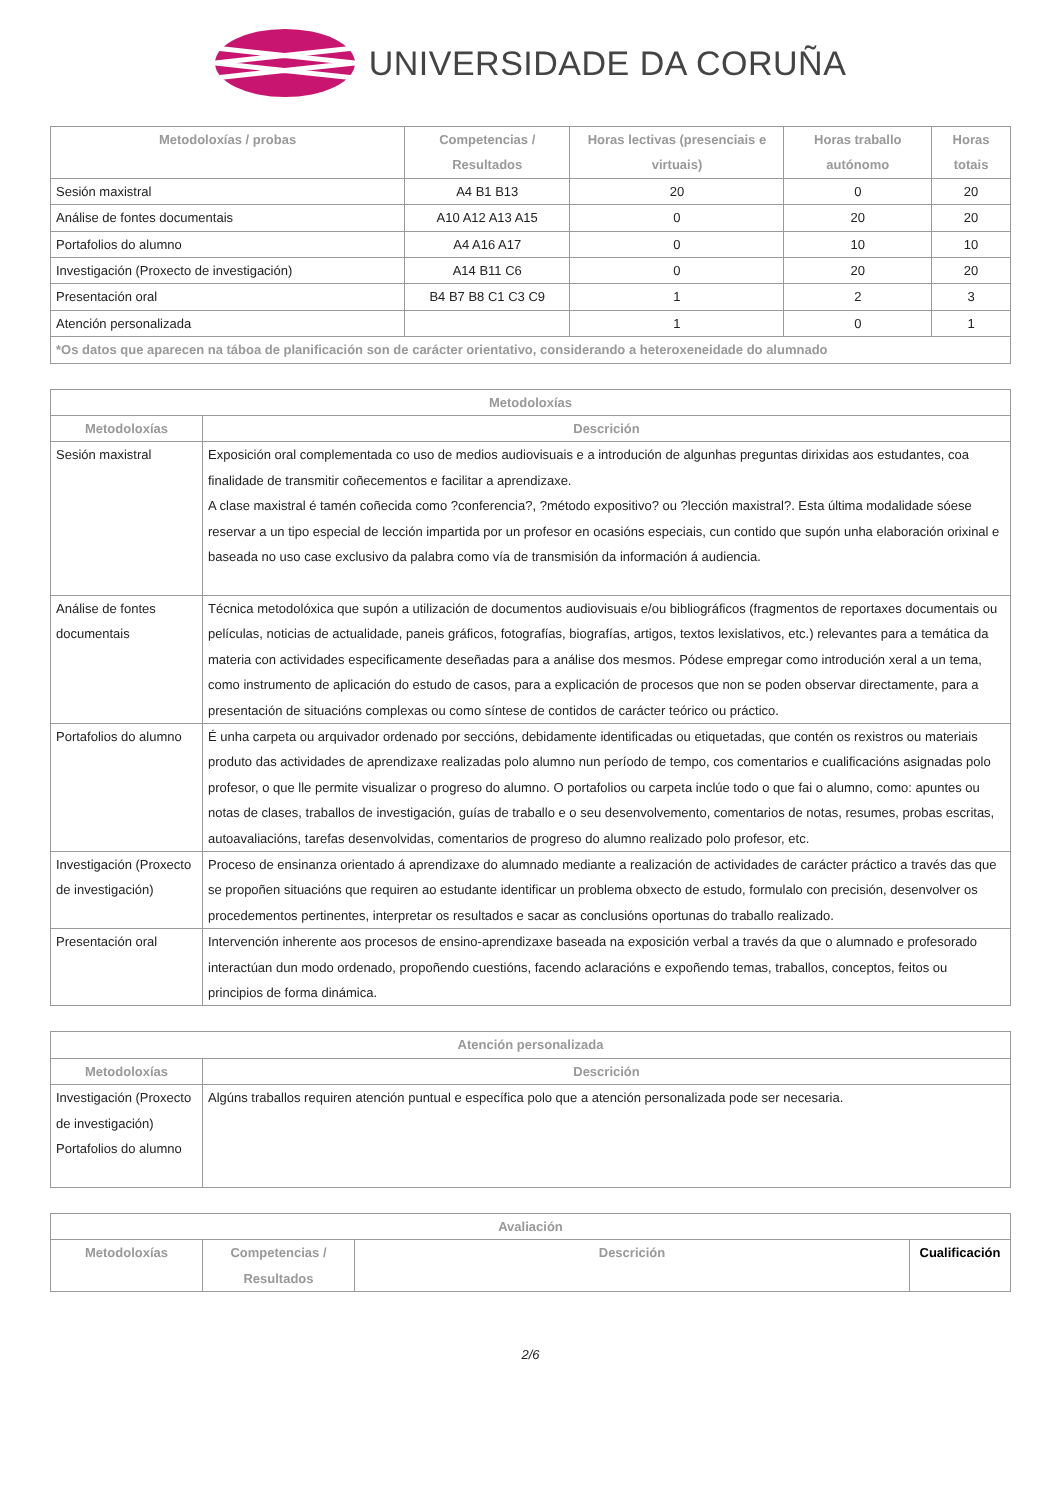UNIVERSIDADE DA CORUÑA
| Metodoloxías / probas | Competencias / Resultados | Horas lectivas (presenciais e virtuais) | Horas traballo autónomo | Horas totais |
| --- | --- | --- | --- | --- |
| Sesión maxistral | A4 B1 B13 | 20 | 0 | 20 |
| Análise de fontes documentais | A10 A12 A13 A15 | 0 | 20 | 20 |
| Portafolios do alumno | A4 A16 A17 | 0 | 10 | 10 |
| Investigación (Proxecto de investigación) | A14 B11 C6 | 0 | 20 | 20 |
| Presentación oral | B4 B7 B8 C1 C3 C9 | 1 | 2 | 3 |
| Atención personalizada | | 1 | 0 | 1 |
| *Os datos que aparecen na táboa de planificación son de carácter orientativo, considerando a heteroxeneidade do alumnado | | | | |
| Metodoloxías | |
| --- | --- |
| Metodoloxías | Descrición |
| Sesión maxistral | Exposición oral complementada co uso de medios audiovisuais e a introdución de algunhas preguntas dirixidas aos estudantes, coa finalidade de transmitir coñecementos e facilitar a aprendizaxe. A clase maxistral é tamén coñecida como ?conferencia?, ?método expositivo? ou ?lección maxistral?. Esta última modalidade sóese reservar a un tipo especial de lección impartida por un profesor en ocasións especiais, cun contido que supón unha elaboración orixinal e baseada no uso case exclusivo da palabra como vía de transmisión da información á audiencia. |
| Análise de fontes documentais | Técnica metodolóxica que supón a utilización de documentos audiovisuais e/ou bibliográficos (fragmentos de reportaxes documentais ou películas, noticias de actualidade, paneis gráficos, fotografías, biografías, artigos, textos lexislativos, etc.) relevantes para a temática da materia con actividades especificamente deseñadas para a análise dos mesmos. Pódese empregar como introdución xeral a un tema, como instrumento de aplicación do estudo de casos, para a explicación de procesos que non se poden observar directamente, para a presentación de situacións complexas ou como síntese de contidos de carácter teórico ou práctico. |
| Portafolios do alumno | É unha carpeta ou arquivador ordenado por seccións, debidamente identificadas ou etiquetadas, que contén os rexistros ou materiais produto das actividades de aprendizaxe realizadas polo alumno nun período de tempo, cos comentarios e cualificacións asignadas polo profesor, o que lle permite visualizar o progreso do alumno. O portafolios ou carpeta inclúe todo o que fai o alumno, como: apuntes ou notas de clases, traballos de investigación, guías de traballo e o seu desenvolvemento, comentarios de notas, resumes, probas escritas, autoavaliacións, tarefas desenvolvidas, comentarios de progreso do alumno realizado polo profesor, etc. |
| Investigación (Proxecto de investigación) | Proceso de ensinanza orientado á aprendizaxe do alumnado mediante a realización de actividades de carácter práctico a través das que se propoñen situacións que requiren ao estudante identificar un problema obxecto de estudo, formulalo con precisión, desenvolver os procedementos pertinentes, interpretar os resultados e sacar as conclusións oportunas do traballo realizado. |
| Presentación oral | Intervención inherente aos procesos de ensino-aprendizaxe baseada na exposición verbal a través da que o alumnado e profesorado interactúan dun modo ordenado, propoñendo cuestións, facendo aclaracións e expoñendo temas, traballos, conceptos, feitos ou principios de forma dinámica. |
| Atención personalizada | |
| --- | --- |
| Metodoloxías | Descrición |
| Investigación (Proxecto de investigación) Portafolios do alumno | Algúns traballos requiren atención puntual e específica polo que a atención personalizada pode ser necesaria. |
| Avaliación | | | |
| --- | --- | --- | --- |
| Metodoloxías | Competencias / Resultados | Descrición | Cualificación |
2/6